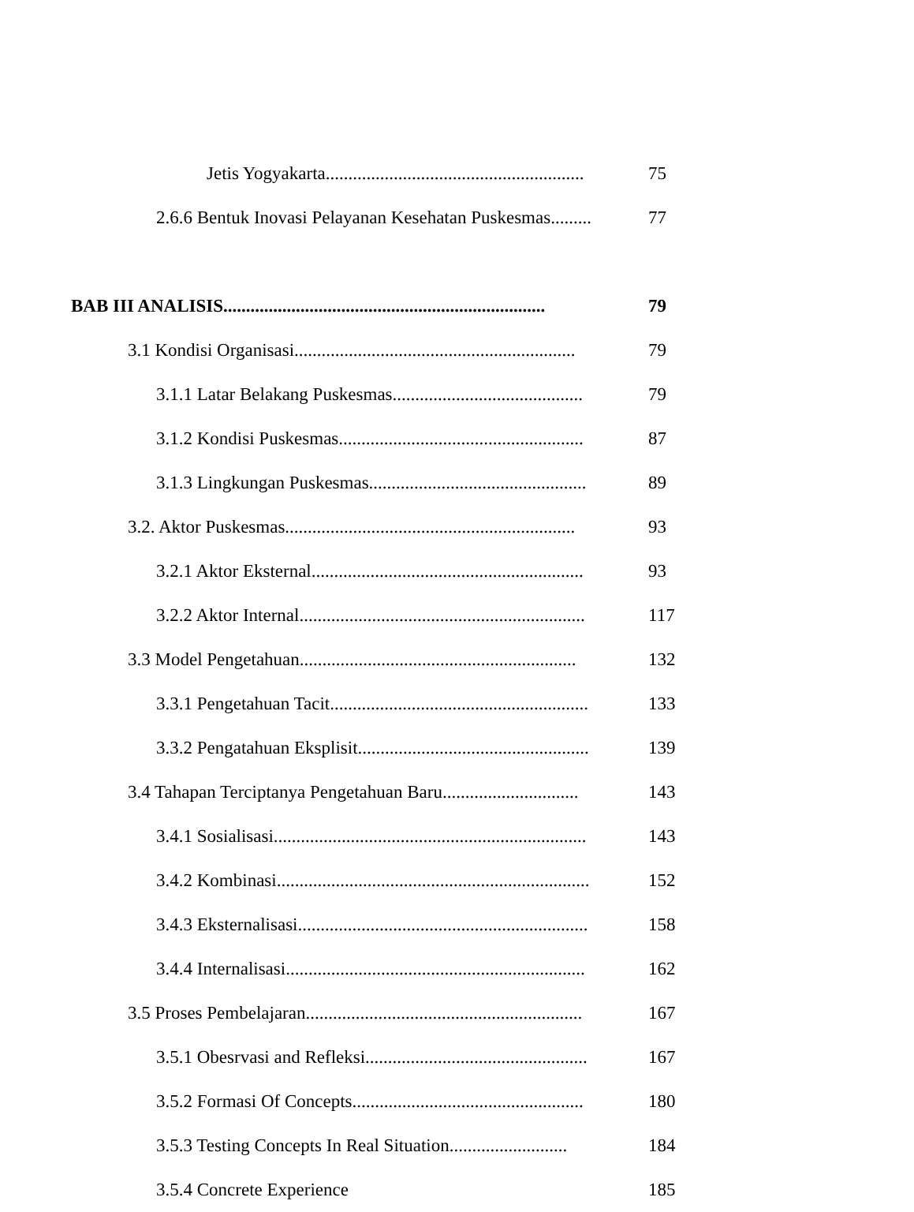Jetis Yogyakarta......................................................... 75
2.6.6 Bentuk Inovasi Pelayanan Kesehatan Puskesmas......... 77
BAB III ANALISIS....................................................................... 79
3.1 Kondisi Organisasi.............................................................. 79
3.1.1 Latar Belakang Puskesmas.......................................... 79
3.1.2 Kondisi Puskesmas...................................................... 87
3.1.3 Lingkungan Puskesmas................................................ 89
3.2. Aktor Puskesmas................................................................ 93
3.2.1 Aktor Eksternal............................................................ 93
3.2.2 Aktor Internal............................................................... 117
3.3 Model Pengetahuan............................................................. 132
3.3.1 Pengetahuan Tacit......................................................... 133
3.3.2 Pengatahuan Eksplisit................................................... 139
3.4 Tahapan Terciptanya Pengetahuan Baru.............................. 143
3.4.1 Sosialisasi..................................................................... 143
3.4.2 Kombinasi..................................................................... 152
3.4.3 Eksternalisasi................................................................ 158
3.4.4 Internalisasi.................................................................. 162
3.5 Proses Pembelajaran............................................................. 167
3.5.1 Obesrvasi and Refleksi................................................. 167
3.5.2 Formasi Of Concepts................................................... 180
3.5.3 Testing Concepts In Real Situation.......................... 184
3.5.4 Concrete Experience 185